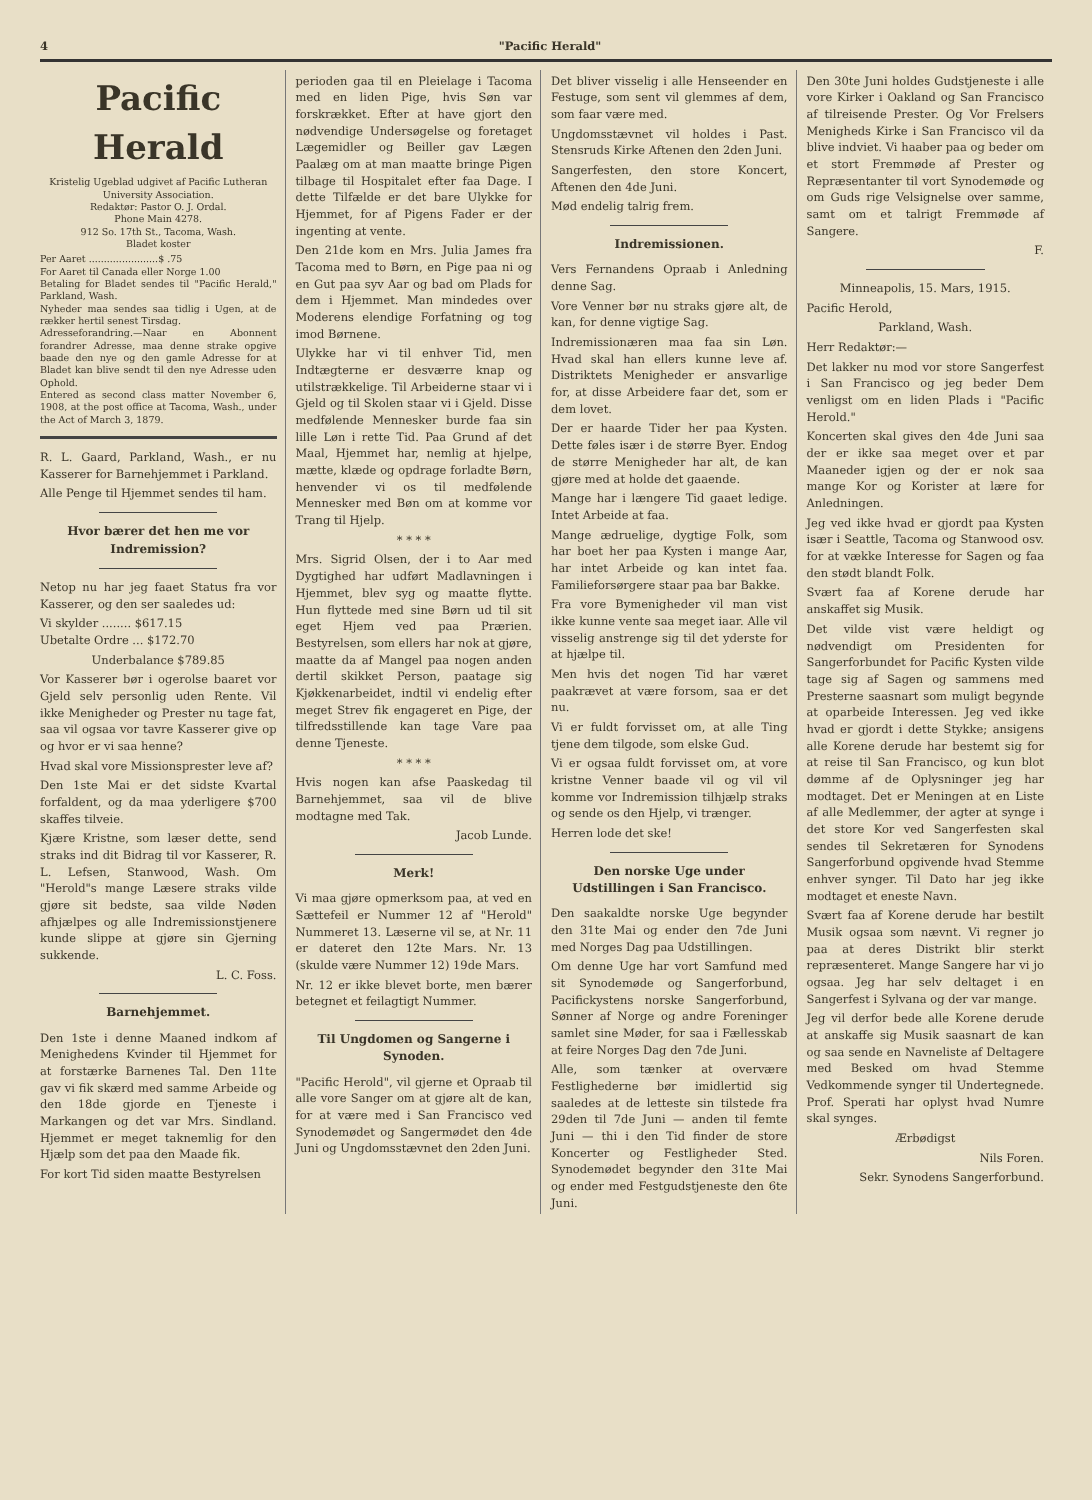4 "Pacific Herald"
Pacific Herald
Kristelig Ugeblad udgivet af Pacific Lutheran University Association.
Redaktør: Pastor O. J. Ordal.
Phone Main 4278.
912 So. 17th St., Tacoma, Wash.
Bladet koster
Per Aaret .......................$ .75
For Aaret til Canada eller Norge 1.00
Betaling for Bladet sendes til "Pacific Herald," Parkland, Wash.
Nyheder maa sendes saa tidlig i Ugen, at de rækker hertil senest Tirsdag.
Adresseforandring.—Naar en Abonnent forandrer Adresse, maa denne strake opgive baade den nye og den gamle Adresse for at Bladet kan blive sendt til den nye Adresse uden Ophold.
Entered as second class matter November 6, 1908, at the post office at Tacoma, Wash., under the Act of March 3, 1879.
R. L. Gaard, Parkland, Wash., er nu Kasserer for Barnehjemmet i Parkland.
Alle Penge til Hjemmet sendes til ham.
Hvor bærer det hen me vor Indremission?
Netop nu har jeg faaet Status fra vor Kasserer, og den ser saaledes ud:
Vi skylder ........ $617.15
Ubetalte Ordre ... $172.70
Underbalance $789.85
Vor Kasserer bør i ogerolse baaret vor Gjeld selv personlig uden Rente. Vil ikke Menigheder og Prester nu tage fat, saa vil ogsaa vor tavre Kasserer give op og hvor er vi saa henne?
Hvad skal vore Missionsprester leve af?
Den 1ste Mai er det sidste Kvartal forfaldent, og da maa yderligere $700 skaffes tilveie.
Kjære Kristne, som læser dette, send straks ind dit Bidrag til vor Kasserer, R. L. Lefsen, Stanwood, Wash. Om "Herold"s mange Læsere straks vilde gjøre sit bedste, saa vilde Nøden afhjælpes og alle Indremissionstjenere kunde slippe at gjøre sin Gjerning sukkende.
L. C. Foss.
Barnehjemmet.
Den 1ste i denne Maaned indkom af Menighedens Kvinder til Hjemmet for at forstærke Barnenes Tal. Den 11te gav vi fik skærd med samme Arbeide og den 18de gjorde en Tjeneste i Markangen og det var Mrs. Sindland. Hjemmet er meget taknemlig for den Hjælp som det paa den Maade fik.
For kort Tid siden maatte Bestyrelsen
perioden gaa til en Pleielage i Tacoma med en liden Pige, hvis Søn var forskrækket. Efter at have gjort den nødvendige Undersøgelse og foretaget Lægemidler og Beiller gav Lægen Paalæg om at man maatte bringe Pigen tilbage til Hospitalet efter faa Dage. I dette Tilfælde er det bare Ulykke for Hjemmet, for af Pigens Fader er der ingenting at vente.
Den 21de kom en Mrs. Julia James fra Tacoma med to Børn, en Pige paa ni og en Gut paa syv Aar og bad om Plads for dem i Hjemmet. Man mindedes over Moderens elendige Forfatning og tog imod Børnene.
Ulykke har vi til enhver Tid, men Indtægterne er desværre knap og utilstrækkelige. Til Arbeiderne staar vi i Gjeld og til Skolen staar vi i Gjeld. Disse medfølende Mennesker burde faa sin lille Løn i rette Tid. Paa Grund af det Maal, Hjemmet har, nemlig at hjelpe, mætte, klæde og opdrage forladte Børn, henvender vi os til medfølende Mennesker med Bøn om at komme vor Trang til Hjelp.
* * * *
Mrs. Sigrid Olsen, der i to Aar med Dygtighed har udført Madlavningen i Hjemmet, blev syg og maatte flytte. Hun flyttede med sine Børn ud til sit eget Hjem ved paa Prærien. Bestyrelsen, som ellers har nok at gjøre, maatte da af Mangel paa nogen anden dertil skikket Person, paatage sig Kjøkkenarbeidet, indtil vi endelig efter meget Strev fik engageret en Pige, der tilfredsstillende kan tage Vare paa denne Tjeneste.
* * * *
Hvis nogen kan afse Paaskedag til Barnehjemmet, saa vil de blive modtagne med Tak.
Jacob Lunde.
Merk!
Vi maa gjøre opmerksom paa, at ved en Sættefeil er Nummer 12 af "Herold" Nummeret 13. Læserne vil se, at Nr. 11 er dateret den 12te Mars. Nr. 13 (skulde være Nummer 12) 19de Mars.
Nr. 12 er ikke blevet borte, men bærer betegnet et feilagtigt Nummer.
Til Ungdomen og Sangerne i Synoden.
"Pacific Herold", vil gjerne et Opraab til alle vore Sanger om at gjøre alt de kan, for at være med i San Francisco ved Synodemødet og Sangermødet den 4de Juni og Ungdomsstævnet den 2den Juni.
Det bliver visselig i alle Henseender en Festuge, som sent vil glemmes af dem, som faar være med.
Ungdomsstævnet vil holdes i Past. Stensruds Kirke Aftenen den 2den Juni.
Sangerfesten, den store Koncert, Aftenen den 4de Juni.
Mød endelig talrig frem.
Indremissionen.
Vers Fernandens Opraab i Anledning denne Sag.
Vore Venner bør nu straks gjøre alt, de kan, for denne vigtige Sag.
Indremissionæren maa faa sin Løn. Hvad skal han ellers kunne leve af. Distriktets Menigheder er ansvarlige for, at disse Arbeidere faar det, som er dem lovet.
Der er haarde Tider her paa Kysten. Dette føles især i de større Byer. Endog de større Menigheder har alt, de kan gjøre med at holde det gaaende.
Mange har i længere Tid gaaet ledige. Intet Arbeide at faa.
Mange ædruelige, dygtige Folk, som har boet her paa Kysten i mange Aar, har intet Arbeide og kan intet faa. Familieforsørgere staar paa bar Bakke.
Fra vore Bymenigheder vil man vist ikke kunne vente saa meget iaar. Alle vil visselig anstrenge sig til det yderste for at hjælpe til.
Men hvis det nogen Tid har været paakrævet at være forsom, saa er det nu.
Vi er fuldt forvisset om, at alle Ting tjene dem tilgode, som elske Gud.
Vi er ogsaa fuldt forvisset om, at vore kristne Venner baade vil og vil vil komme vor Indremission tilhjælp straks og sende os den Hjelp, vi trænger.
Herren lode det ske!
Den norske Uge under Udstillingen i San Francisco.
Den saakaldte norske Uge begynder den 31te Mai og ender den 7de Juni med Norges Dag paa Udstillingen.
Om denne Uge har vort Samfund med sit Synodemøde og Sangerforbund, Pacifickystens norske Sangerforbund, Sønner af Norge og andre Foreninger samlet sine Møder, for saa i Fællesskab at feire Norges Dag den 7de Juni.
Alle, som tænker at overvære Festlighederne bør imidlertid sig saaledes at de letteste sin tilstede fra 29den til 7de Juni — anden til femte Juni — thi i den Tid finder de store Koncerter og Festligheder Sted. Synodemødet begynder den 31te Mai og ender med Festgudstjeneste den 6te Juni.
Den 30te Juni holdes Gudstjeneste i alle vore Kirker i Oakland og San Francisco af tilreisende Prester. Og Vor Frelsers Menigheds Kirke i San Francisco vil da blive indviet. Vi haaber paa og beder om et stort Fremmøde af Prester og Repræsentanter til vort Synodemøde og om Guds rige Velsignelse over samme, samt om et talrigt Fremmøde af Sangere.
F.
Minneapolis, 15. Mars, 1915.
Pacific Herold,
Parkland, Wash.
Herr Redaktør:—
Det lakker nu mod vor store Sangerfest i San Francisco og jeg beder Dem venligst om en liden Plads i "Pacific Herold."
Koncerten skal gives den 4de Juni saa der er ikke saa meget over et par Maaneder igjen og der er nok saa mange Kor og Korister at lære for Anledningen.
Jeg ved ikke hvad er gjordt paa Kysten især i Seattle, Tacoma og Stanwood osv. for at vække Interesse for Sagen og faa den stødt blandt Folk.
Svært faa af Korene derude har anskaffet sig Musik.
Det vilde vist være heldigt og nødvendigt om Presidenten for Sangerforbundet for Pacific Kysten vilde tage sig af Sagen og sammens med Presterne saasnart som muligt begynde at oparbeide Interessen. Jeg ved ikke hvad er gjordt i dette Stykke; ansigens alle Korene derude har bestemt sig for at reise til San Francisco, og kun blot dømme af de Oplysninger jeg har modtaget. Det er Meningen at en Liste af alle Medlemmer, der agter at synge i det store Kor ved Sangerfesten skal sendes til Sekretæren for Synodens Sangerforbund opgivende hvad Stemme enhver synger. Til Dato har jeg ikke modtaget et eneste Navn.
Svært faa af Korene derude har bestilt Musik ogsaa som nævnt. Vi regner jo paa at deres Distrikt blir sterkt repræsenteret. Mange Sangere har vi jo ogsaa. Jeg har selv deltaget i en Sangerfest i Sylvana og der var mange.
Jeg vil derfor bede alle Korene derude at anskaffe sig Musik saasnart de kan og saa sende en Navneliste af Deltagere med Besked om hvad Stemme Vedkommende synger til Undertegnede. Prof. Sperati har oplyst hvad Numre skal synges.
Ærbødigst
Nils Foren.
Sekr. Synodens Sangerforbund.